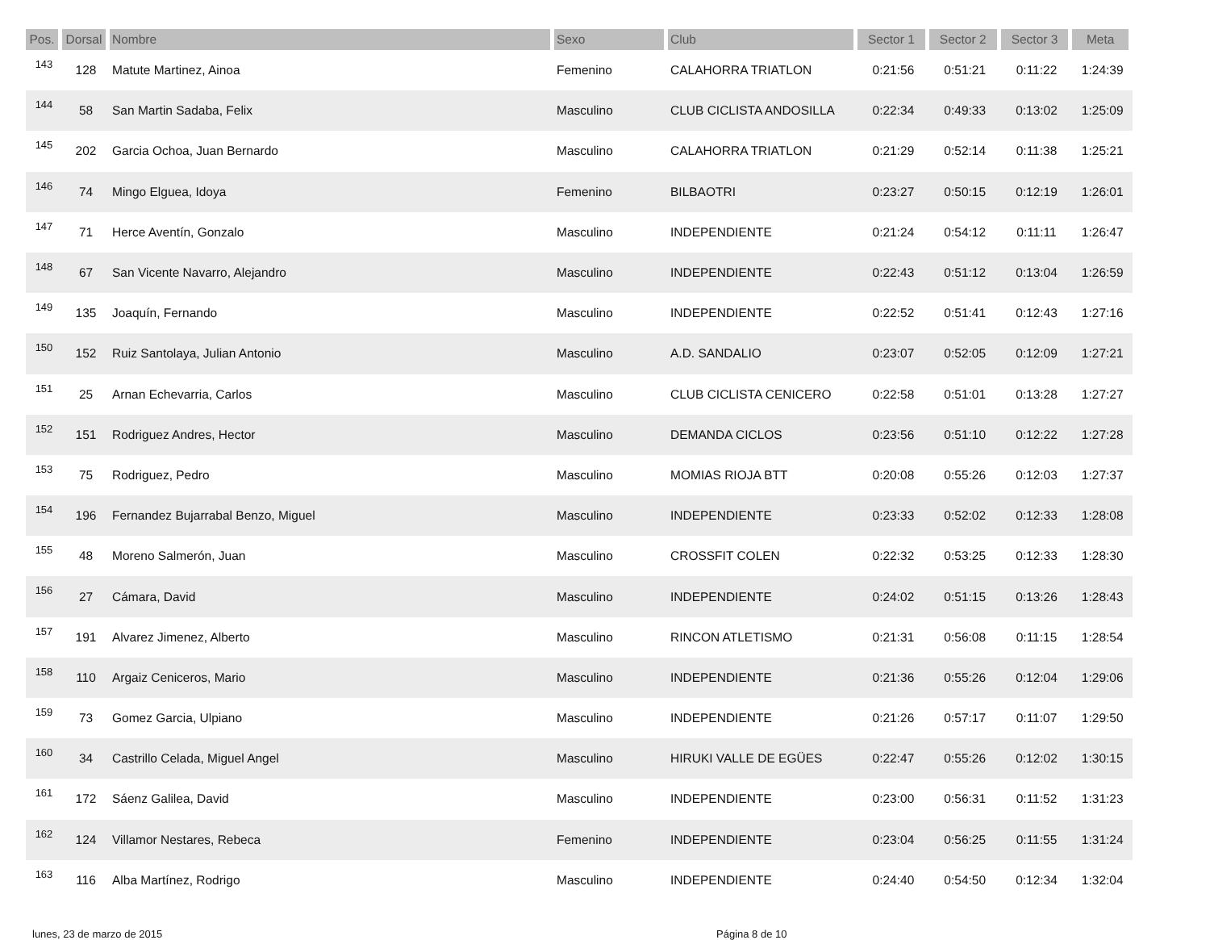| Pos. | Dorsal | Nombre | Sexo | Club | Sector 1 | Sector 2 | Sector 3 | Meta |
| --- | --- | --- | --- | --- | --- | --- | --- | --- |
| 143 | 128 | Matute Martinez, Ainoa | Femenino | CALAHORRA TRIATLON | 0:21:56 | 0:51:21 | 0:11:22 | 1:24:39 |
| 144 | 58 | San Martin Sadaba, Felix | Masculino | CLUB CICLISTA ANDOSILLA | 0:22:34 | 0:49:33 | 0:13:02 | 1:25:09 |
| 145 | 202 | Garcia Ochoa, Juan Bernardo | Masculino | CALAHORRA TRIATLON | 0:21:29 | 0:52:14 | 0:11:38 | 1:25:21 |
| 146 | 74 | Mingo Elguea, Idoya | Femenino | BILBAOTRI | 0:23:27 | 0:50:15 | 0:12:19 | 1:26:01 |
| 147 | 71 | Herce Aventín, Gonzalo | Masculino | INDEPENDIENTE | 0:21:24 | 0:54:12 | 0:11:11 | 1:26:47 |
| 148 | 67 | San Vicente Navarro, Alejandro | Masculino | INDEPENDIENTE | 0:22:43 | 0:51:12 | 0:13:04 | 1:26:59 |
| 149 | 135 | Joaquín, Fernando | Masculino | INDEPENDIENTE | 0:22:52 | 0:51:41 | 0:12:43 | 1:27:16 |
| 150 | 152 | Ruiz Santolaya, Julian Antonio | Masculino | A.D. SANDALIO | 0:23:07 | 0:52:05 | 0:12:09 | 1:27:21 |
| 151 | 25 | Arnan Echevarria, Carlos | Masculino | CLUB CICLISTA CENICERO | 0:22:58 | 0:51:01 | 0:13:28 | 1:27:27 |
| 152 | 151 | Rodriguez Andres, Hector | Masculino | DEMANDA CICLOS | 0:23:56 | 0:51:10 | 0:12:22 | 1:27:28 |
| 153 | 75 | Rodriguez, Pedro | Masculino | MOMIAS RIOJA BTT | 0:20:08 | 0:55:26 | 0:12:03 | 1:27:37 |
| 154 | 196 | Fernandez Bujarrabal Benzo, Miguel | Masculino | INDEPENDIENTE | 0:23:33 | 0:52:02 | 0:12:33 | 1:28:08 |
| 155 | 48 | Moreno Salmerón, Juan | Masculino | CROSSFIT COLEN | 0:22:32 | 0:53:25 | 0:12:33 | 1:28:30 |
| 156 | 27 | Cámara, David | Masculino | INDEPENDIENTE | 0:24:02 | 0:51:15 | 0:13:26 | 1:28:43 |
| 157 | 191 | Alvarez Jimenez, Alberto | Masculino | RINCON ATLETISMO | 0:21:31 | 0:56:08 | 0:11:15 | 1:28:54 |
| 158 | 110 | Argaiz Ceniceros, Mario | Masculino | INDEPENDIENTE | 0:21:36 | 0:55:26 | 0:12:04 | 1:29:06 |
| 159 | 73 | Gomez Garcia, Ulpiano | Masculino | INDEPENDIENTE | 0:21:26 | 0:57:17 | 0:11:07 | 1:29:50 |
| 160 | 34 | Castrillo Celada, Miguel Angel | Masculino | HIRUKI VALLE DE EGÜES | 0:22:47 | 0:55:26 | 0:12:02 | 1:30:15 |
| 161 | 172 | Sáenz Galilea, David | Masculino | INDEPENDIENTE | 0:23:00 | 0:56:31 | 0:11:52 | 1:31:23 |
| 162 | 124 | Villamor Nestares, Rebeca | Femenino | INDEPENDIENTE | 0:23:04 | 0:56:25 | 0:11:55 | 1:31:24 |
| 163 | 116 | Alba Martínez, Rodrigo | Masculino | INDEPENDIENTE | 0:24:40 | 0:54:50 | 0:12:34 | 1:32:04 |
lunes, 23 de marzo de 2015 Página 8 de 10